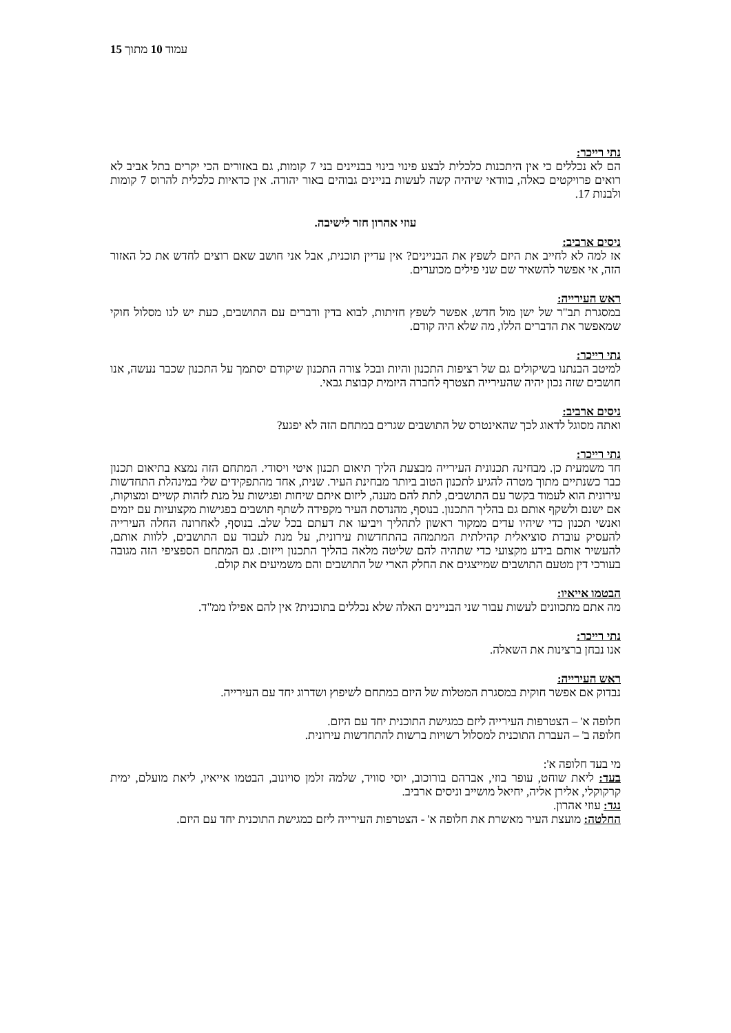עמוד 10 מתוך 15
נתי רייכר:
הם לא נכללים כי אין היתכנות כלכלית לבצע פינוי בינוי בבניינים בני 7 קומות, גם באזורים הכי יקרים בתל אביב לא רואים פרויקטים כאלה, בוודאי שיהיה קשה לעשות בניינים גבוהים באור יהודה. אין כדאיות כלכלית להרוס 7 קומות ולבנות 17.
עוזי אהרון חזר לישיבה.
ניסים ארביב:
אז למה לא לחייב את היזם לשפץ את הבניינים? אין עדיין תוכנית, אבל אני חושב שאם רוצים לחדש את כל האזור הזה, אי אפשר להשאיר שם שני פילים מכוערים.
ראש העירייה:
במסגרת תב"ר של ישן מול חדש, אפשר לשפץ חזיתות, לבוא בדין ודברים עם התושבים, כעת יש לנו מסלול חוקי שמאפשר את הדברים הללו, מה שלא היה קודם.
נתי רייכר:
למיטב הבנתנו בשיקולים גם של רציפות התכנון והיות ובכל צורה התכנון שיקודם יסתמך על התכנון שכבר נעשה, אנו חושבים שזה נכון יהיה שהעירייה תצטרף לחברה היזמית קבוצת גבאי.
ניסים ארביב:
ואתה מסוגל לדאוג לכך שהאינטרס של התושבים שגרים במתחם הזה לא יפגע?
נתי רייכר:
חד משמעית כן. מבחינה תכנונית העירייה מבצעת הליך תיאום תכנון איטי ויסודי. המתחם הזה נמצא בתיאום תכנון כבר כשנתיים מתוך מטרה להגיע לתכנון הטוב ביותר מבחינת העיר. שנית, אחד מהתפקידים שלי במינהלת התחדשות עירונית הוא לעמוד בקשר עם התושבים, לתת להם מענה, ליזום איתם שיחות ופגישות על מנת לזהות קשיים ומצוקות, אם ישנם ולשקף אותם גם בהליך התכנון. בנוסף, מהנדסת העיר מקפידה לשתף תושבים בפגישות מקצועיות עם יזמים ואנשי תכנון כדי שיהיו עדים ממקור ראשון לתהליך ויביעו את דעתם בכל שלב. בנוסף, לאחרונה החלה העירייה להעסיק עובדת סוציאלית קהילתית המתמחה בהתחדשות עירונית, על מנת לעבוד עם התושבים, ללוות אותם, להעשיר אותם בידע מקצועי כדי שתהיה להם שליטה מלאה בהליך התכנון וייזום. גם המתחם הספציפי הזה מגובה בעורכי דין מטעם התושבים שמייצגים את החלק הארי של התושבים והם משמיעים את קולם.
הבטמו אייאיו:
מה אתם מתכוונים לעשות עבור שני הבניינים האלה שלא נכללים בתוכנית? אין להם אפילו ממ"ד.
נתי רייכר:
אנו נבחן ברצינות את השאלה.
ראש העירייה:
נבדוק אם אפשר חוקית במסגרת המטלות של היזם במתחם לשיפוץ ושדרוג יחד עם העירייה.
חלופה א' – הצטרפות העירייה ליזם כמגישת התוכנית יחד עם היזם.
חלופה ב' – העברת התוכנית למסלול רשויות ברשות להתחדשות עירונית.
מי בעד חלופה א':
בעד: ליאת שוחט, עופר בוזי, אברהם בורוכוב, יוסי סוויד, שלמה זלמן סויונוב, הבטמו אייאיו, ליאת מועלם, ימית קרקוקלי, אלירן אליה, יחיאל מושייב וניסים ארביב.
נגד: עוזי אהרון.
החלטה: מועצת העיר מאשרת את חלופה א' - הצטרפות העירייה ליזם כמגישת התוכנית יחד עם היזם.